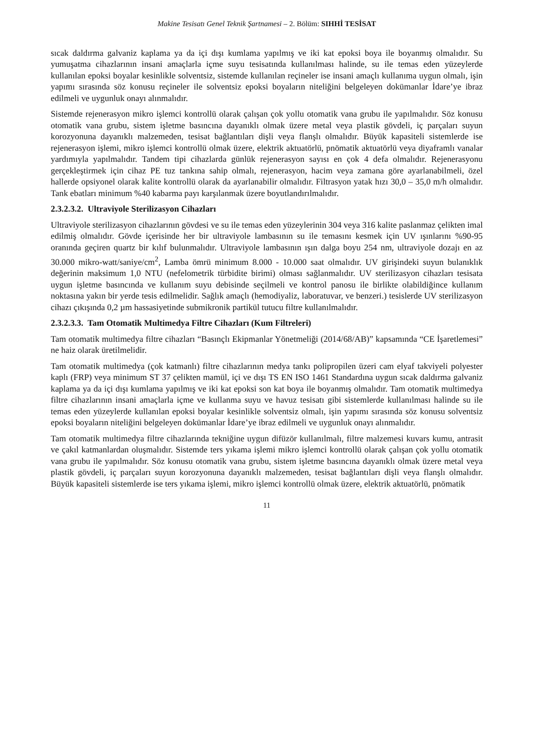Makine Tesisatı Genel Teknik Şartnamesi – 2. Bölüm: SIHHİ TESİSAT
sıcak daldırma galvaniz kaplama ya da içi dışı kumlama yapılmış ve iki kat epoksi boya ile boyanmış olmalıdır. Su yumuşatma cihazlarının insani amaçlarla içme suyu tesisatında kullanılması halinde, su ile temas eden yüzeylerde kullanılan epoksi boyalar kesinlikle solventsiz, sistemde kullanılan reçineler ise insani amaçlı kullanıma uygun olmalı, işin yapımı sırasında söz konusu reçineler ile solventsiz epoksi boyaların niteliğini belgeleyen dokümanlar İdare’ye ibraz edilmeli ve uygunluk onayı alınmalıdır.
Sistemde rejenerasyon mikro işlemci kontrollü olarak çalışan çok yollu otomatik vana grubu ile yapılmalıdır. Söz konusu otomatik vana grubu, sistem işletme basıncına dayanıklı olmak üzere metal veya plastik gövdeli, iç parçaları suyun korozyonuna dayanıklı malzemeden, tesisat bağlantıları dişli veya flanşlı olmalıdır. Büyük kapasiteli sistemlerde ise rejenerasyon işlemi, mikro işlemci kontrollü olmak üzere, elektrik aktuatörlü, pnömatik aktuatörlü veya diyaframlı vanalar yardımıyla yapılmalıdır. Tandem tipi cihazlarda günlük rejenerasyon sayısı en çok 4 defa olmalıdır. Rejenerasyonu gerçekleştirmek için cihaz PE tuz tankına sahip olmalı, rejenerasyon, hacim veya zamana göre ayarlanabilmeli, özel hallerde opsiyonel olarak kalite kontrollü olarak da ayarlanabilir olmalıdır. Filtrasyon yatak hızı 30,0 – 35,0 m/h olmalıdır. Tank ebatları minimum %40 kabarma payı karşılanmak üzere boyutlandırılmalıdır.
2.3.2.3.2. Ultraviyole Sterilizasyon Cihazları
Ultraviyole sterilizasyon cihazlarının gövdesi ve su ile temas eden yüzeylerinin 304 veya 316 kalite paslanmaz çelikten imal edilmiş olmalıdır. Gövde içerisinde her bir ultraviyole lambasının su ile temasını kesmek için UV ışınlarını %90-95 oranında geçiren quartz bir kılıf bulunmalıdır. Ultraviyole lambasının ışın dalga boyu 254 nm, ultraviyole dozajı en az 30.000 mikro-watt/saniye/cm<sup>2</sup>, Lamba ömrü minimum 8.000 - 10.000 saat olmalıdır. UV girişindeki suyun bulanıklık değerinin maksimum 1,0 NTU (nefelometrik türbidite birimi) olması sağlanmalıdır. UV sterilizasyon cihazları tesisata uygun işletme basıncında ve kullanım suyu debisinde seçilmeli ve kontrol panosu ile birlikte olabildiğince kullanım noktasına yakın bir yerde tesis edilmelidir. Sağlık amaçlı (hemodiyaliz, laboratuvar, ve benzeri.) tesislerde UV sterilizasyon cihazı çıkışında 0,2 µm hassasiyetinde submikronik partikül tutucu filtre kullanılmalıdır.
2.3.2.3.3. Tam Otomatik Multimedya Filtre Cihazları (Kum Filtreleri)
Tam otomatik multimedya filtre cihazları “Basınçlı Ekipmanlar Yönetmeliği (2014/68/AB)” kapsamında “CE İşaretlemesi” ne haiz olarak üretilmelidir.
Tam otomatik multimedya (çok katmanlı) filtre cihazlarının medya tankı polipropilen üzeri cam elyaf takviyeli polyester kaplı (FRP) veya minimum ST 37 çelikten mamül, içi ve dışı TS EN ISO 1461 Standardına uygun sıcak daldırma galvaniz kaplama ya da içi dışı kumlama yapılmış ve iki kat epoksi son kat boya ile boyanmış olmalıdır. Tam otomatik multimedya filtre cihazlarının insani amaçlarla içme ve kullanma suyu ve havuz tesisatı gibi sistemlerde kullanılması halinde su ile temas eden yüzeylerde kullanılan epoksi boyalar kesinlikle solventsiz olmalı, işin yapımı sırasında söz konusu solventsiz epoksi boyaların niteliğini belgeleyen dokümanlar İdare’ye ibraz edilmeli ve uygunluk onayı alınmalıdır.
Tam otomatik multimedya filtre cihazlarında tekniğine uygun difüzör kullanılmalı, filtre malzemesi kuvars kumu, antrasit ve çakıl katmanlardan oluşmalıdır. Sistemde ters yıkama işlemi mikro işlemci kontrollü olarak çalışan çok yollu otomatik vana grubu ile yapılmalıdır. Söz konusu otomatik vana grubu, sistem işletme basıncına dayanıklı olmak üzere metal veya plastik gövdeli, iç parçaları suyun korozyonuna dayanıklı malzemeden, tesisat bağlantıları dişli veya flanşlı olmalıdır. Büyük kapasiteli sistemlerde ise ters yıkama işlemi, mikro işlemci kontrollü olmak üzere, elektrik aktuatörlü, pnömatik
11